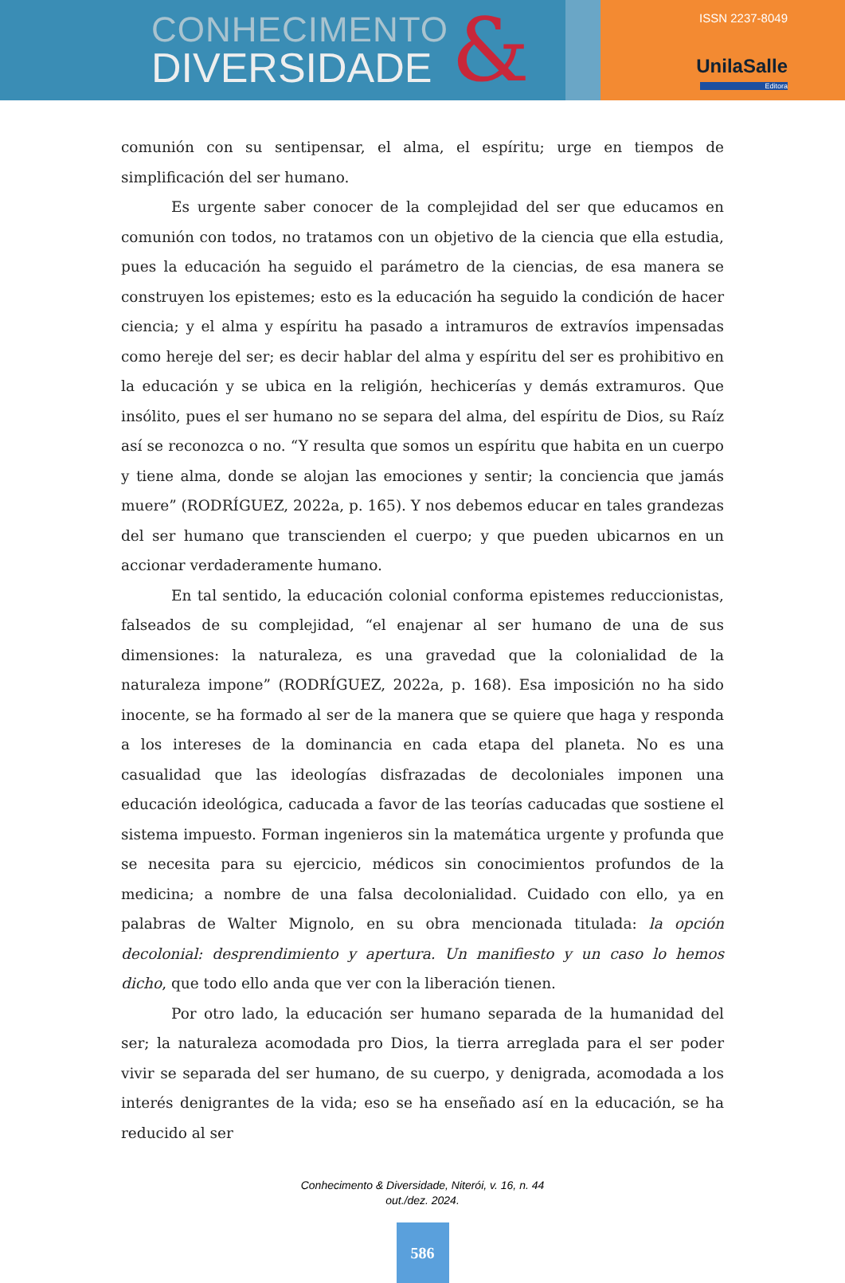CONHECIMENTO
DIVERSIDADE
&
ISSN 2237-8049
UnilaSalle
Editora
comunión con su sentipensar, el alma, el espíritu; urge en tiempos de simplificación del ser humano.
Es urgente saber conocer de la complejidad del ser que educamos en comunión con todos, no tratamos con un objetivo de la ciencia que ella estudia, pues la educación ha seguido el parámetro de la ciencias, de esa manera se construyen los epistemes; esto es la educación ha seguido la condición de hacer ciencia; y el alma y espíritu ha pasado a intramuros de extravíos impensadas como hereje del ser; es decir hablar del alma y espíritu del ser es prohibitivo en la educación y se ubica en la religión, hechicerías y demás extramuros. Que insólito, pues el ser humano no se separa del alma, del espíritu de Dios, su Raíz así se reconozca o no. “Y resulta que somos un espíritu que habita en un cuerpo y tiene alma, donde se alojan las emociones y sentir; la conciencia que jamás muere” (RODRÍGUEZ, 2022a, p. 165). Y nos debemos educar en tales grandezas del ser humano que transcienden el cuerpo; y que pueden ubicarnos en un accionar verdaderamente humano.
En tal sentido, la educación colonial conforma epistemes reduccionistas, falseados de su complejidad, “el enajenar al ser humano de una de sus dimensiones: la naturaleza, es una gravedad que la colonialidad de la naturaleza impone” (RODRÍGUEZ, 2022a, p. 168). Esa imposición no ha sido inocente, se ha formado al ser de la manera que se quiere que haga y responda a los intereses de la dominancia en cada etapa del planeta. No es una casualidad que las ideologías disfrazadas de decoloniales imponen una educación ideológica, caducada a favor de las teorías caducadas que sostiene el sistema impuesto. Forman ingenieros sin la matemática urgente y profunda que se necesita para su ejercicio, médicos sin conocimientos profundos de la medicina; a nombre de una falsa decolonialidad. Cuidado con ello, ya en palabras de Walter Mignolo, en su obra mencionada titulada: la opción decolonial: desprendimiento y apertura. Un manifiesto y un caso lo hemos dicho, que todo ello anda que ver con la liberación tienen.
Por otro lado, la educación ser humano separada de la humanidad del ser; la naturaleza acomodada pro Dios, la tierra arreglada para el ser poder vivir se separada del ser humano, de su cuerpo, y denigrada, acomodada a los interés denigrantes de la vida; eso se ha enseñado así en la educación, se ha reducido al ser
Conhecimento & Diversidade, Niterói, v. 16, n. 44
out./dez. 2024.
586